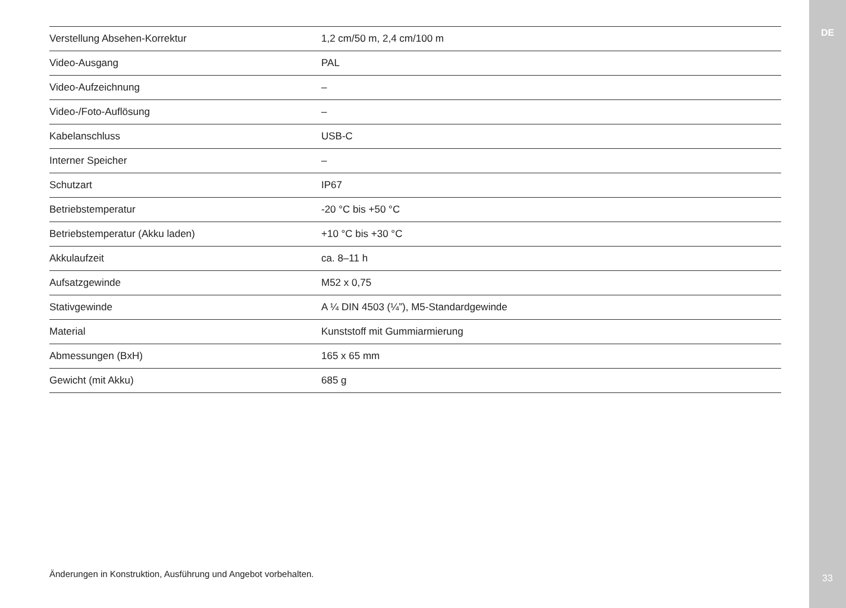DE
| Verstellung Absehen-Korrektur | 1,2 cm/50 m, 2,4 cm/100 m |
| Video-Ausgang | PAL |
| Video-Aufzeichnung | – |
| Video-/Foto-Auflösung | – |
| Kabelanschluss | USB-C |
| Interner Speicher | – |
| Schutzart | IP67 |
| Betriebstemperatur | -20 °C bis +50 °C |
| Betriebstemperatur (Akku laden) | +10 °C bis +30 °C |
| Akkulaufzeit | ca. 8–11 h |
| Aufsatzgewinde | M52 x 0,75 |
| Stativgewinde | A ¼ DIN 4503 (¼”), M5-Standardgewinde |
| Material | Kunststoff mit Gummiarmierung |
| Abmessungen (BxH) | 165 x 65 mm |
| Gewicht (mit Akku) | 685 g |
Änderungen in Konstruktion, Ausführung und Angebot vorbehalten.
33